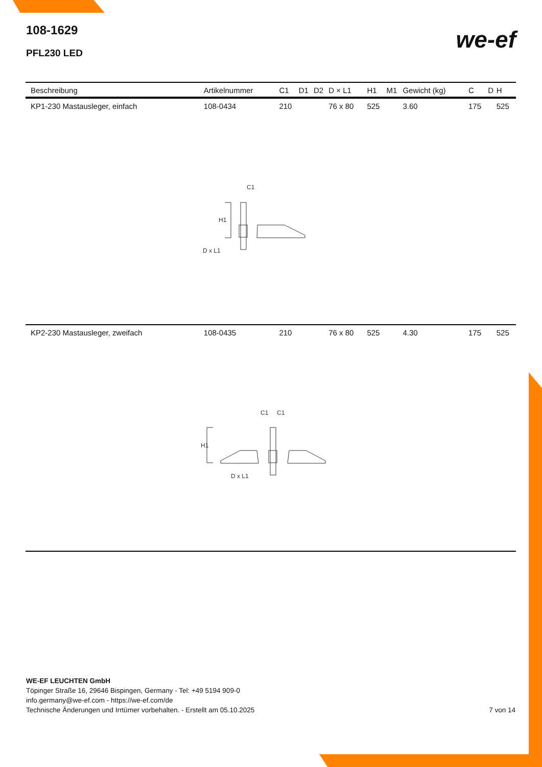108-1629
PFL230 LED
we-ef
| Beschreibung | Artikelnummer | C1 | D1 | D2 | D × L1 | H1 | M1 | Gewicht (kg) | C | D | H |
| --- | --- | --- | --- | --- | --- | --- | --- | --- | --- | --- | --- |
| KP1-230 Mastausleger, einfach | 108-0434 | 210 | | | 76 x 80 | 525 | | 3.60 | 175 | | 525 |
| C1 H1 D x L1 | | | | | | | | | | | |
| KP2-230 Mastausleger, zweifach | 108-0435 | 210 | | | 76 x 80 | 525 | | 4.30 | 175 | | 525 |
| C1 C1 H1 D x L1 | | | | | | | | | | | |
WE-EF LEUCHTEN GmbH
Töpinger Straße 16, 29646 Bispingen, Germany - Tel: +49 5194 909-0
info.germany@we-ef.com - https://we-ef.com/de
Technische Änderungen und Irrtümer vorbehalten. - Erstellt am 05.10.2025 7 von 14